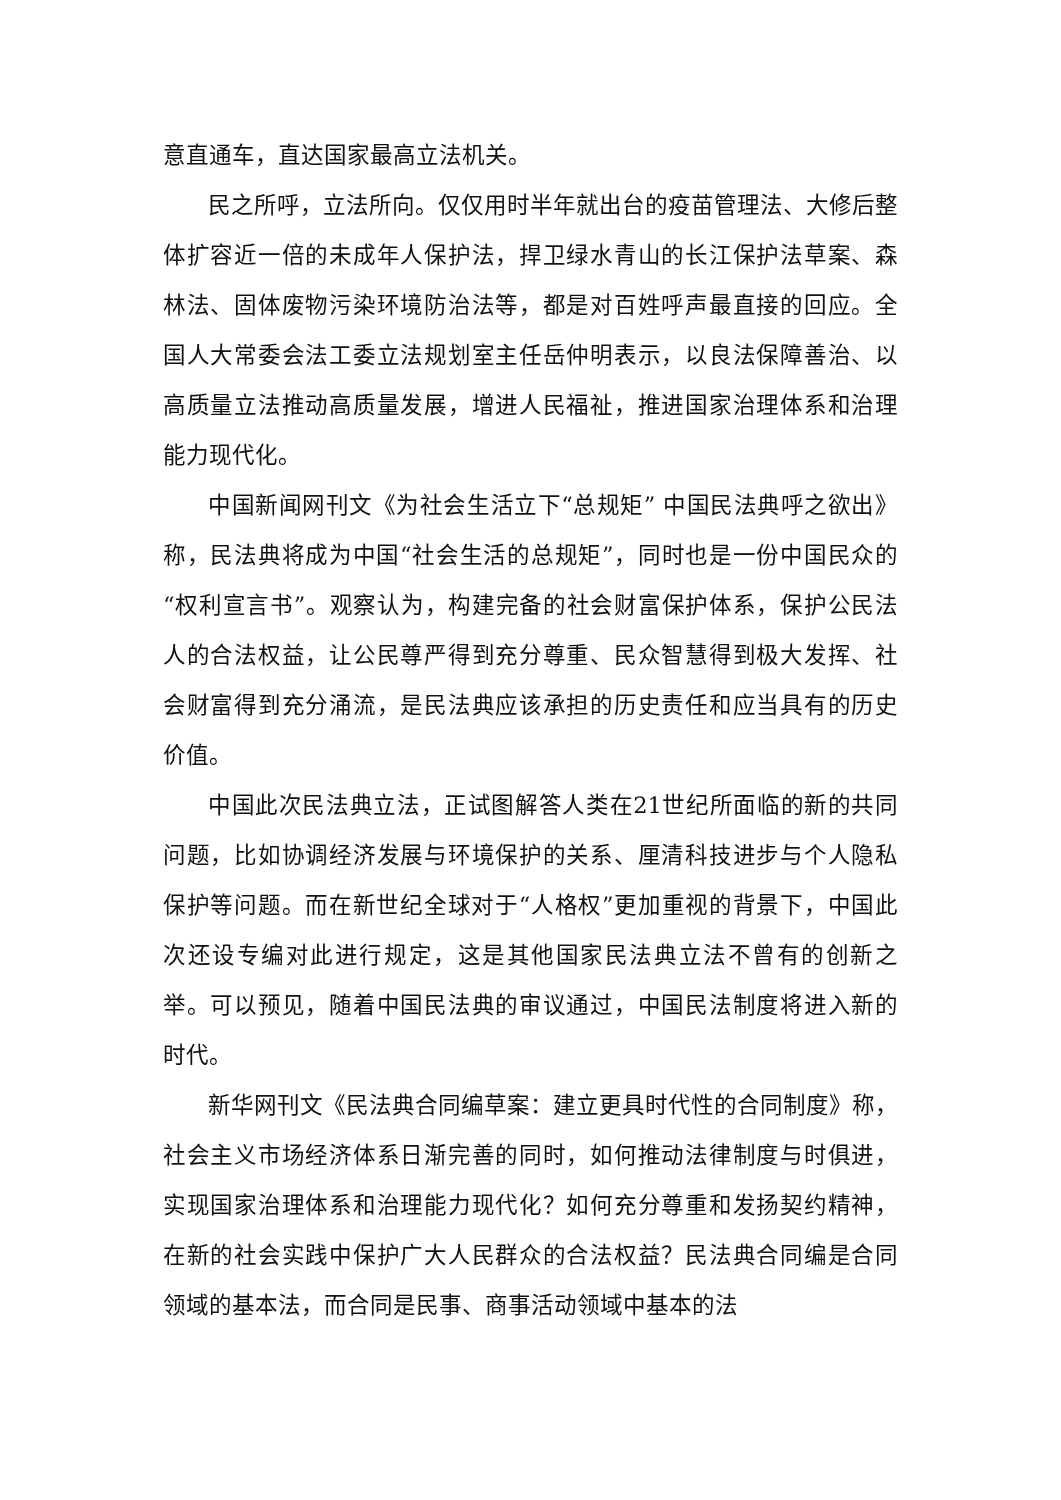意直通车，直达国家最高立法机关。
民之所呼，立法所向。仅仅用时半年就出台的疫苗管理法、大修后整体扩容近一倍的未成年人保护法，捍卫绿水青山的长江保护法草案、森林法、固体废物污染环境防治法等，都是对百姓呼声最直接的回应。全国人大常委会法工委立法规划室主任岳仲明表示，以良法保障善治、以高质量立法推动高质量发展，增进人民福祉，推进国家治理体系和治理能力现代化。
中国新闻网刊文《为社会生活立下“总规矩” 中国民法典呼之欲出》称，民法典将成为中国“社会生活的总规矩”，同时也是一份中国民众的“权利宣言书”。观察认为，构建完备的社会财富保护体系，保护公民法人的合法权益，让公民尊严得到充分尊重、民众智慧得到极大发挥、社会财富得到充分涌流，是民法典应该承担的历史责任和应当具有的历史价值。
中国此次民法典立法，正试图解答人类在21世纪所面临的新的共同问题，比如协调经济发展与环境保护的关系、厘清科技进步与个人隐私保护等问题。而在新世纪全球对于“人格权”更加重视的背景下，中国此次还设专编对此进行规定，这是其他国家民法典立法不曾有的创新之举。可以预见，随着中国民法典的审议通过，中国民法制度将进入新的时代。
新华网刊文《民法典合同编草案：建立更具时代性的合同制度》称，社会主义市场经济体系日渐完善的同时，如何推动法律制度与时俱进，实现国家治理体系和治理能力现代化？如何充分尊重和发扬契约精神，在新的社会实践中保护广大人民群众的合法权益？民法典合同编是合同领域的基本法，而合同是民事、商事活动领域中基本的法